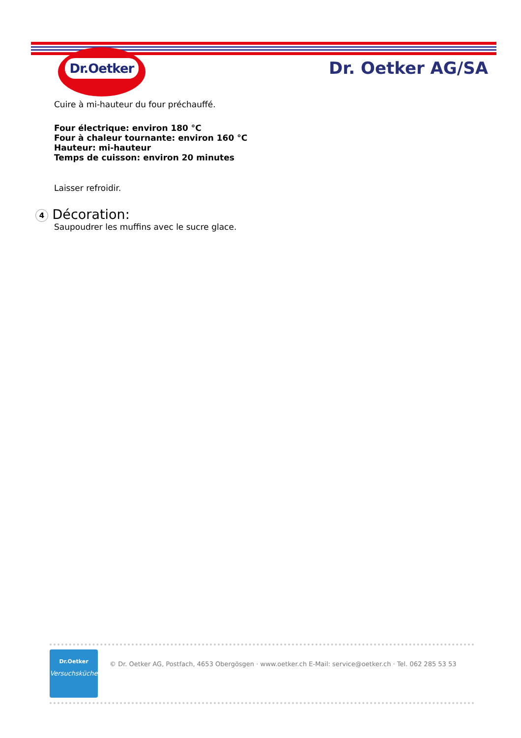Dr.Oetker
Dr. Oetker AG/SA
Cuire à mi-hauteur du four préchauffé.
Four électrique: environ 180 °C
Four à chaleur tournante: environ 160 °C
Hauteur: mi-hauteur
Temps de cuisson: environ 20 minutes
Laisser refroidir.
4 Décoration:
Saupoudrer les muffins avec le sucre glace.
Dr.Oetker
Versuchsküche
© Dr. Oetker AG, Postfach, 4653 Obergösgen · www.oetker.ch E-Mail: service@oetker.ch · Tel. 062 285 53 53